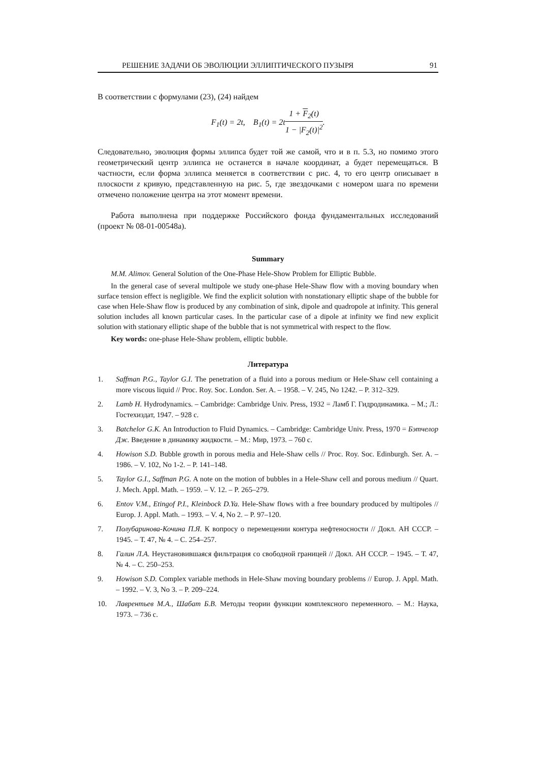РЕШЕНИЕ ЗАДАЧИ ОБ ЭВОЛЮЦИИ ЭЛЛИПТИЧЕСКОГО ПУЗЫРЯ 91
В соответствии с формулами (23), (24) найдем
F<sub>1</sub>(t) = 2t, B<sub>1</sub>(t) = 2t1 + F<sub>2</sub>(t) 1 − |F<sub>2</sub>(t)|<sup>2</sup>.
Следовательно, эволюция формы эллипса будет той же самой, что и в п. 5.3, но помимо этого геометрический центр эллипса не останется в начале координат, а будет перемещаться. В частности, если форма эллипса меняется в соответствии с рис. 4, то его центр описывает в плоскости z кривую, представленную на рис. 5, где звездочками с номером шага по времени отмечено положение центра на этот момент времени.
Работа выполнена при поддержке Российского фонда фундаментальных исследований (проект № 08-01-00548а).
Summary
M.M. Alimov. General Solution of the One-Phase Hele-Show Problem for Elliptic Bubble.
In the general case of several multipole we study one-phase Hele-Shaw flow with a moving boundary when surface tension effect is negligible. We find the explicit solution with nonstationary elliptic shape of the bubble for case when Hele-Shaw flow is produced by any combination of sink, dipole and quadropole at infinity. This general solution includes all known particular cases. In the particular case of a dipole at infinity we find new explicit solution with stationary elliptic shape of the bubble that is not symmetrical with respect to the flow.
Key words: one-phase Hele-Shaw problem, elliptic bubble.
Литература
1. Saffman P.G., Taylor G.I. The penetration of a fluid into a porous medium or Hele-Shaw cell containing a more viscous liquid // Proc. Roy. Soc. London. Ser. A. – 1958. – V. 245, No 1242. – P. 312–329.
2. Lamb H. Hydrodynamics. – Cambridge: Cambridge Univ. Press, 1932 = Ламб Г. Гидродинамика. – М.; Л.: Гостехиздат, 1947. – 928 с.
3. Batchelor G.K. An Introduction to Fluid Dynamics. – Cambridge: Cambridge Univ. Press, 1970 = Бэтчелор Дж. Введение в динамику жидкости. – М.: Мир, 1973. – 760 с.
4. Howison S.D. Bubble growth in porous media and Hele-Shaw cells // Proc. Roy. Soc. Edinburgh. Ser. A. – 1986. – V. 102, No 1-2. – P. 141–148.
5. Taylor G.I., Saffman P.G. A note on the motion of bubbles in a Hele-Shaw cell and porous medium // Quart. J. Mech. Appl. Math. – 1959. – V. 12. – P. 265–279.
6. Entov V.M., Etingof P.I., Kleinbock D.Ya. Hele-Shaw flows with a free boundary produced by multipoles // Europ. J. Appl. Math. – 1993. – V. 4, No 2. – P. 97–120.
7. Полубаринова-Кочина П.Я. К вопросу о перемещении контура нефтеносности // Докл. АН СССР. – 1945. – Т. 47, № 4. – С. 254–257.
8. Галин Л.А. Неустановившаяся фильтрация со свободной границей // Докл. АН СССР. – 1945. – Т. 47, № 4. – С. 250–253.
9. Howison S.D. Complex variable methods in Hele-Shaw moving boundary problems // Europ. J. Appl. Math. – 1992. – V. 3, No 3. – P. 209–224.
10. Лаврентьев М.А., Шабат Б.В. Методы теории функции комплексного переменного. – М.: Наука, 1973. – 736 с.